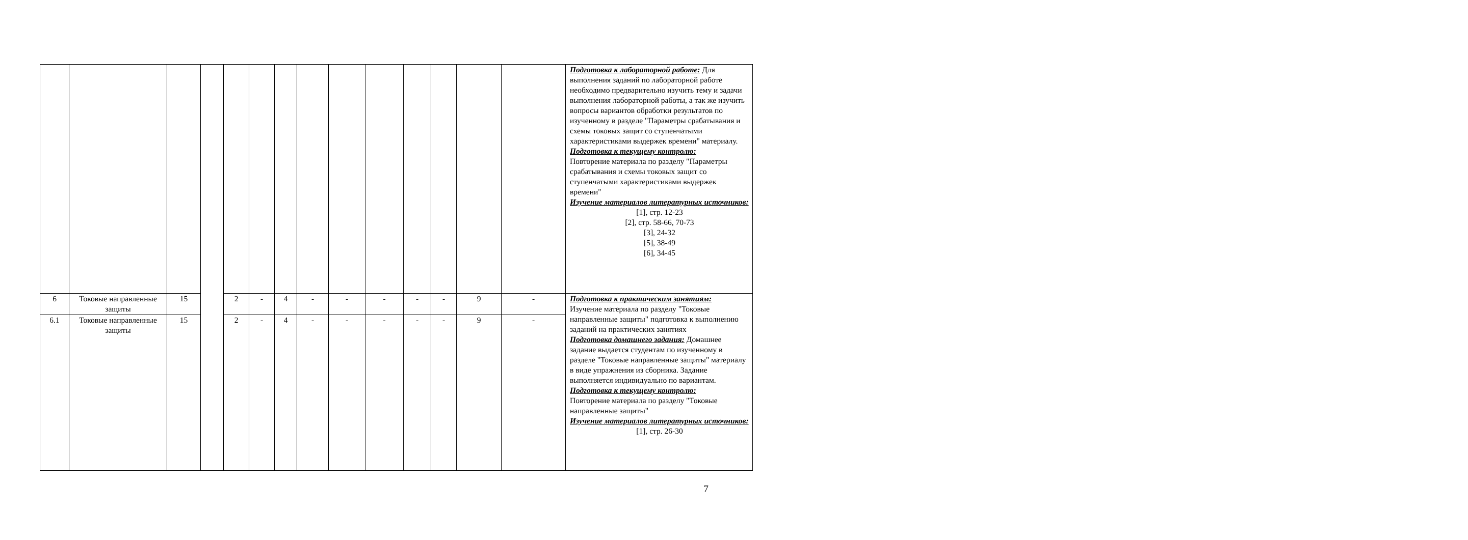| | | | | | | | | | | | | | | Подготовка к лабораторной работе: Для выполнения заданий по лабораторной работе необходимо предварительно изучить тему и задачи выполнения лабораторной работы, а так же изучить вопросы вариантов обработки результатов по изученному в разделе "Параметры срабатывания и схемы токовых защит со ступенчатыми характеристиками выдержек времени" материалу. Подготовка к текущему контролю: Повторение материала по разделу "Параметры срабатывания и схемы токовых защит со ступенчатыми характеристиками выдержек времени" Изучение материалов литературных источников: [1], стр. 12-23 [2], стр. 58-66, 70-73 [3], 24-32 [5], 38-49 [6], 34-45 |
| 6 | Токовые направленные защиты | 15 | | 2 | - | 4 | - | - | - | - | - | 9 | - | Подготовка к практическим занятиям: Изучение материала по разделу "Токовые направленные защиты" подготовка к выполнению заданий на практических занятиях Подготовка домашнего задания: Домашнее задание выдается студентам по изученному в разделе "Токовые направленные защиты" материалу в виде упражнения из сборника. Задание выполняется индивидуально по вариантам. Подготовка к текущему контролю: Повторение материала по разделу "Токовые направленные защиты" Изучение материалов литературных источников: [1], стр. 26-30 |
| 6.1 | Токовые направленные защиты | 15 | | 2 | - | 4 | - | - | - | - | - | 9 | - | |
7